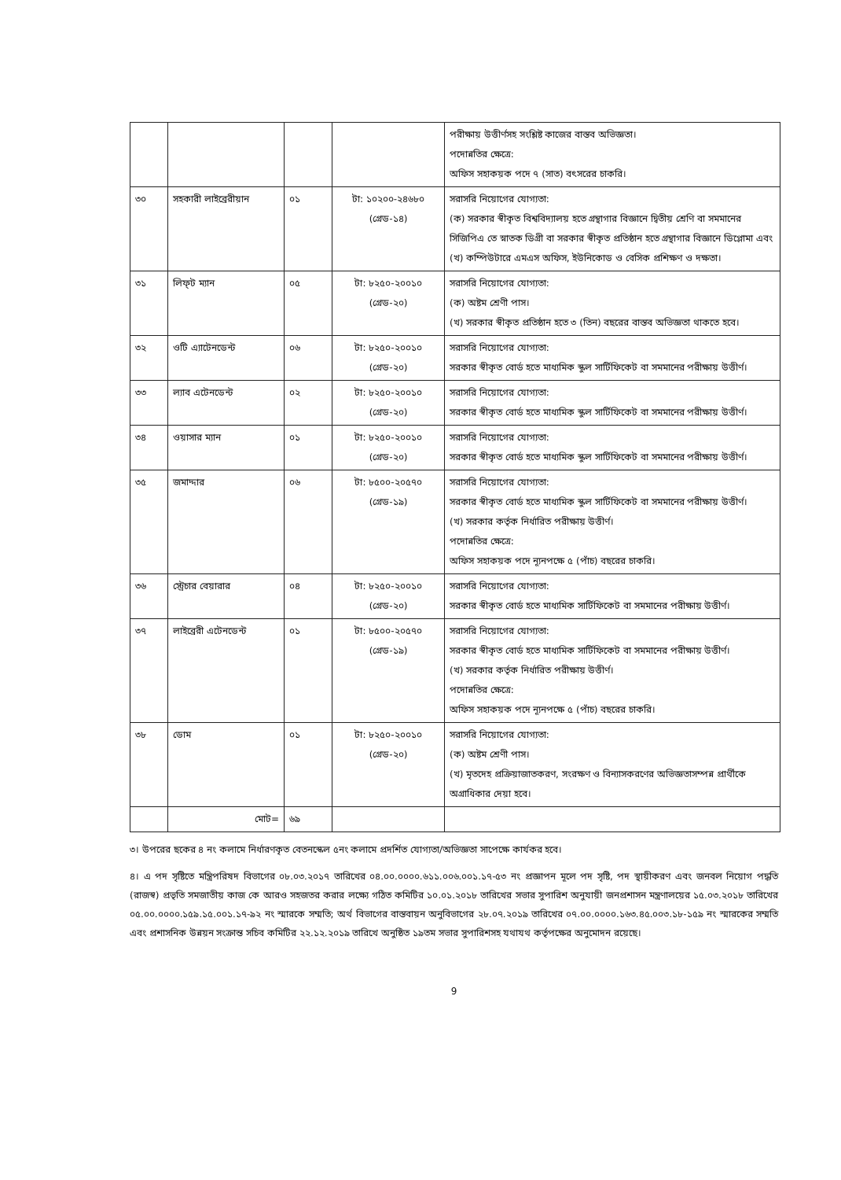| | | | | পরীক্ষায় উত্তীর্ণসহ সংশ্লিষ্ট কাজের বাস্তব অভিজ্ঞতা। পদোন্নতির ক্ষেত্রে: অফিস সহাকয়ক পদে ৭ (সাত) বৎসরের চাকরি। |
| ৩০ | সহকারী লাইব্রেরীয়ান | ০১ | টা: ১০২০০-২৪৬৮০ (গ্রেড-১৪) | সরাসরি নিয়োগের যোগ্যতা: (ক) সরকার স্বীকৃত বিশ্ববিদ্যালয় হতে গ্রন্থাগার বিজ্ঞানে দ্বিতীয় শ্রেণি বা সমমানের সিজিপিএ তে স্নাতক ডিগ্রী বা সরকার স্বীকৃত প্রতিষ্ঠান হতে গ্রন্থাগার বিজ্ঞানে ডিপ্লোমা এবং (খ) কম্পিউটারে এমএস অফিস, ইউনিকোড ও বেসিক প্রশিক্ষণ ও দক্ষতা। |
| ৩১ | লিফ্‌ট ম্যান | ০৫ | টা: ৮২৫০-২০০১০ (গ্রেড-২০) | সরাসরি নিয়োগের যোগ্যতা: (ক) অষ্টম শ্রেণী পাস। (খ) সরকার স্বীকৃত প্রতিষ্ঠান হতে ৩ (তিন) বছরের বাস্তব অভিজ্ঞতা থাকতে হবে। |
| ৩২ | ওটি এ্যাটেনডেন্ট | ০৬ | টা: ৮২৫০-২০০১০ (গ্রেড-২০) | সরাসরি নিয়োগের যোগ্যতা: সরকার স্বীকৃত বোর্ড হতে মাধ্যমিক স্কুল সার্টিফিকেট বা সমমানের পরীক্ষায় উত্তীর্ণ। |
| ৩৩ | ল্যাব এটেনডেন্ট | ০২ | টা: ৮২৫০-২০০১০ (গ্রেড-২০) | সরাসরি নিয়োগের যোগ্যতা: সরকার স্বীকৃত বোর্ড হতে মাধ্যমিক স্কুল সার্টিফিকেট বা সমমানের পরীক্ষায় উত্তীর্ণ। |
| ৩৪ | ওয়াসার ম্যান | ০১ | টা: ৮২৫০-২০০১০ (গ্রেড-২০) | সরাসরি নিয়োগের যোগ্যতা: সরকার স্বীকৃত বোর্ড হতে মাধ্যমিক স্কুল সার্টিফিকেট বা সমমানের পরীক্ষায় উত্তীর্ণ। |
| ৩৫ | জমাদ্দার | ০৬ | টা: ৮৫০০-২০৫৭০ (গ্রেড-১৯) | সরাসরি নিয়োগের যোগ্যতা: সরকার স্বীকৃত বোর্ড হতে মাধ্যমিক স্কুল সার্টিফিকেট বা সমমানের পরীক্ষায় উত্তীর্ণ। (খ) সরকার কর্তৃক নির্ধারিত পরীক্ষায় উত্তীর্ণ। পদোন্নতির ক্ষেত্রে: অফিস সহাকয়ক পদে ন্যূনপক্ষে ৫ (পাঁচ) বছরের চাকরি। |
| ৩৬ | স্ট্রেচার বেয়ারার | ০৪ | টা: ৮২৫০-২০০১০ (গ্রেড-২০) | সরাসরি নিয়োগের যোগ্যতা: সরকার স্বীকৃত বোর্ড হতে মাধ্যমিক সার্টিফিকেট বা সমমানের পরীক্ষায় উত্তীর্ণ। |
| ৩৭ | লাইব্রেরী এটেনডেন্ট | ০১ | টা: ৮৫০০-২০৫৭০ (গ্রেড-১৯) | সরাসরি নিয়োগের যোগ্যতা: সরকার স্বীকৃত বোর্ড হতে মাধ্যমিক সার্টিফিকেট বা সমমানের পরীক্ষায় উত্তীর্ণ। (খ) সরকার কর্তৃক নির্ধারিত পরীক্ষায় উত্তীর্ণ। পদোন্নতির ক্ষেত্রে: অফিস সহাকয়ক পদে ন্যূনপক্ষে ৫ (পাঁচ) বছরের চাকরি। |
| ৩৮ | ডোম | ০১ | টা: ৮২৫০-২০০১০ (গ্রেড-২০) | সরাসরি নিয়োগের যোগ্যতা: (ক) অষ্টম শ্রেণী পাস। (খ) মৃতদেহ প্রক্রিয়াজাতকরণ, সংরক্ষণ ও বিন্যাসকরণের অভিজ্ঞতাসম্পন্ন প্রার্থীকে অগ্রাধিকার দেয়া হবে। |
| | মোট= | ৬৯ | | |
৩। উপরের ছকের ৪ নং কলামে নির্ধারণকৃত বেতনস্কেল ৫নং কলামে প্রদর্শিত যোগ্যতা/অভিজ্ঞতা সাপেক্ষে কার্যকর হবে।
৪। এ পদ সৃষ্টিতে মন্ত্রিপরিষদ বিভাগের ০৮.০৩.২০১৭ তারিখের ০৪.০০.০০০০.৬১১.০০৬.০০১.১৭-৫৩ নং প্রজ্ঞাপন মূলে পদ সৃষ্টি, পদ স্থায়ীকরণ এবং জনবল নিয়োগ পদ্ধতি (রাজস্ব) প্রভৃতি সমজাতীয় কাজ কে আরও সহজতর করার লক্ষ্যে গঠিত কমিটির ১০.০১.২০১৮ তারিখের সভার সুপারিশ অনুযায়ী জনপ্রশাসন মন্ত্রণালয়ের ১৫.০৩.২০১৮ তারিখের ০৫.০০.০০০০.১৫৯.১৫.০০১.১৭-৯২ নং স্মারকে সম্মতি; অর্থ বিভাগের বাস্তবায়ন অনুবিভাগের ২৮.০৭.২০১৯ তারিখের ০৭.০০.০০০০.১৬৩.৪৫.০০৩.১৮-১৫৯ নং স্মারকের সম্মতি এবং প্রশাসনিক উন্নয়ন সংক্রান্ত সচিব কমিটির ২২.১২.২০১৯ তারিখে অনুষ্ঠিত ১৯তম সভার সুপারিশসহ যথাযথ কর্তৃপক্ষের অনুমোদন রয়েছে।
9